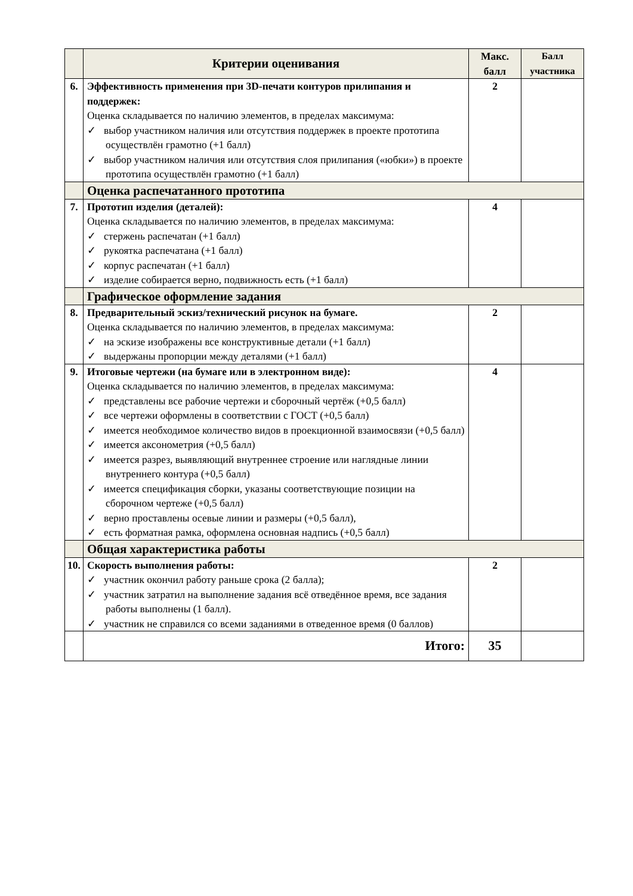| | Критерии оценивания | Макс. балл | Балл участника |
| --- | --- | --- | --- |
| 6. | Эффективность применения при 3D-печати контуров прилипания и поддержек: Оценка складывается по наличию элементов, в пределах максимума: ✓ выбор участником наличия или отсутствия поддержек в проекте прототипа осуществлён грамотно (+1 балл) ✓ выбор участником наличия или отсутствия слоя прилипания («юбки») в проекте прототипа осуществлён грамотно (+1 балл) | 2 | |
| | Оценка распечатанного прототипа | | |
| 7. | Прототип изделия (деталей): Оценка складывается по наличию элементов, в пределах максимума: ✓ стержень распечатан (+1 балл) ✓ рукоятка распечатана (+1 балл) ✓ корпус распечатан (+1 балл) ✓ изделие собирается верно, подвижность есть (+1 балл) | 4 | |
| | Графическое оформление задания | | |
| 8. | Предварительный эскиз/технический рисунок на бумаге. Оценка складывается по наличию элементов, в пределах максимума: ✓ на эскизе изображены все конструктивные детали (+1 балл) ✓ выдержаны пропорции между деталями (+1 балл) | 2 | |
| 9. | Итоговые чертежи (на бумаге или в электронном виде): Оценка складывается по наличию элементов, в пределах максимума: ✓ представлены все рабочие чертежи и сборочный чертёж (+0,5 балл) ✓ все чертежи оформлены в соответствии с ГОСТ (+0,5 балл) ✓ имеется необходимое количество видов в проекционной взаимосвязи (+0,5 балл) ✓ имеется аксонометрия (+0,5 балл) ✓ имеется разрез, выявляющий внутреннее строение или наглядные линии внутреннего контура (+0,5 балл) ✓ имеется спецификация сборки, указаны соответствующие позиции на сборочном чертеже (+0,5 балл) ✓ верно проставлены осевые линии и размеры (+0,5 балл), ✓ есть форматная рамка, оформлена основная надпись (+0,5 балл) | 4 | |
| | Общая характеристика работы | | |
| 10. | Скорость выполнения работы: ✓ участник окончил работу раньше срока (2 балла); ✓ участник затратил на выполнение задания всё отведённое время, все задания работы выполнены (1 балл). ✓ участник не справился со всеми заданиями в отведенное время (0 баллов) | 2 | |
| | Итого: | 35 | |